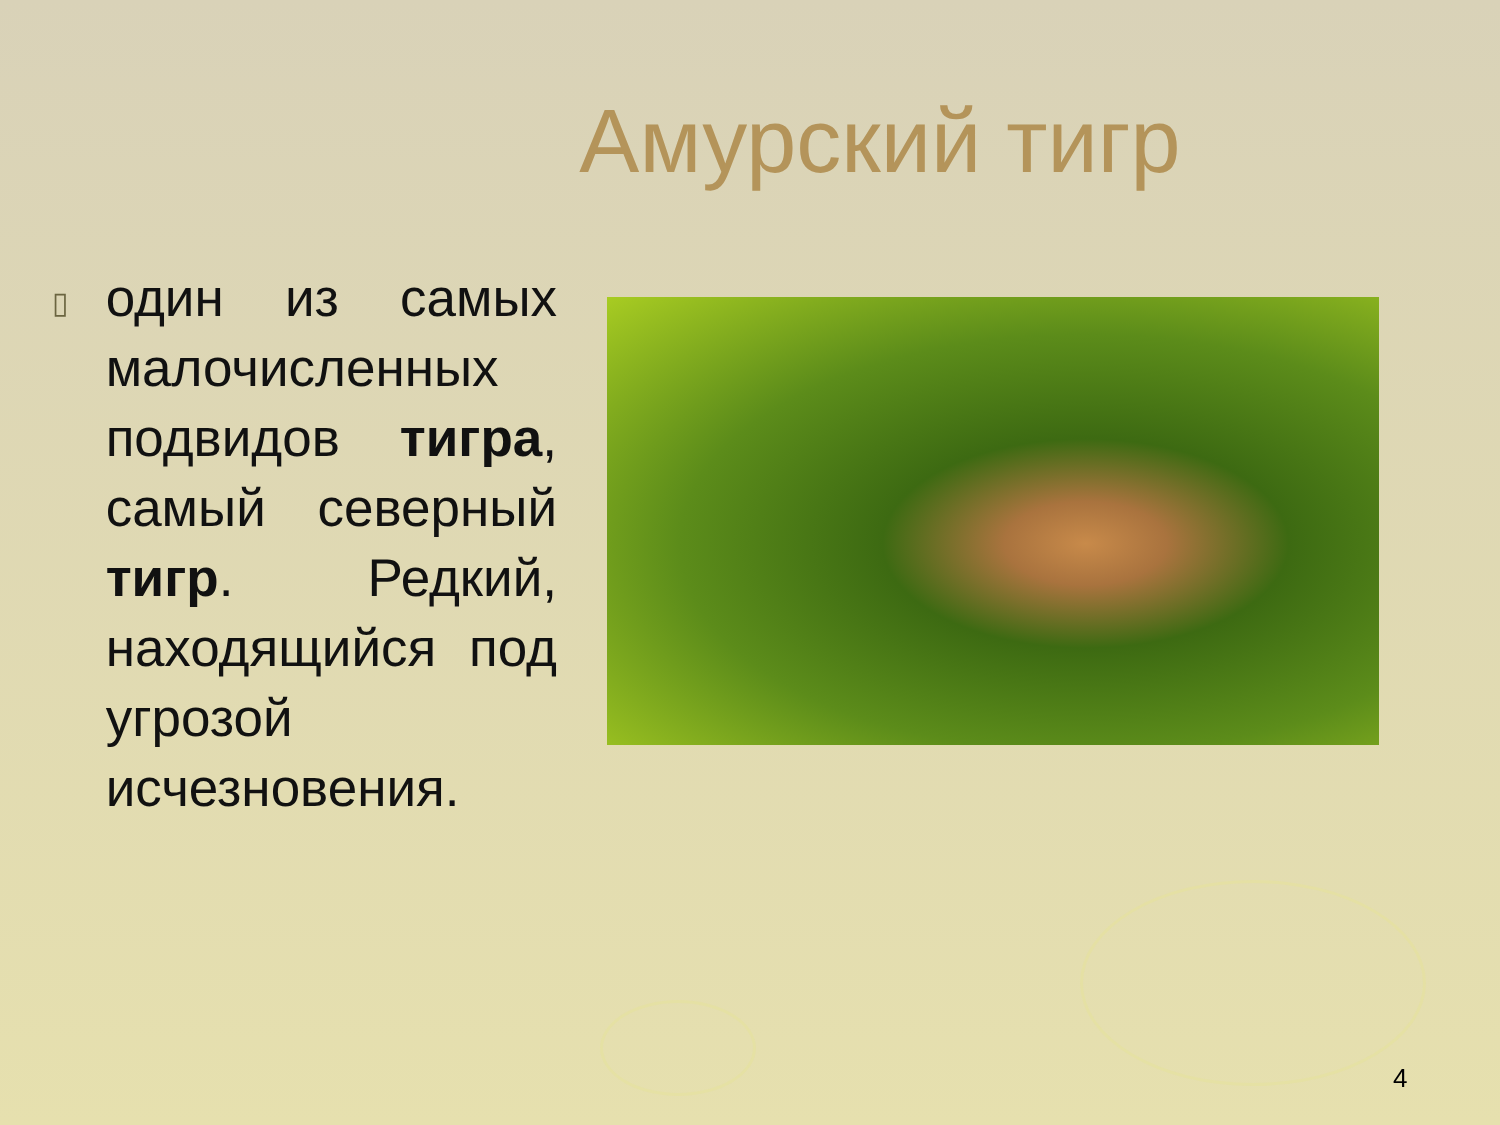Амурский тигр
▯
один из самых малочисленных подвидов тигра, самый северный тигр. Редкий, находящийся под угрозой исчезновения.
4